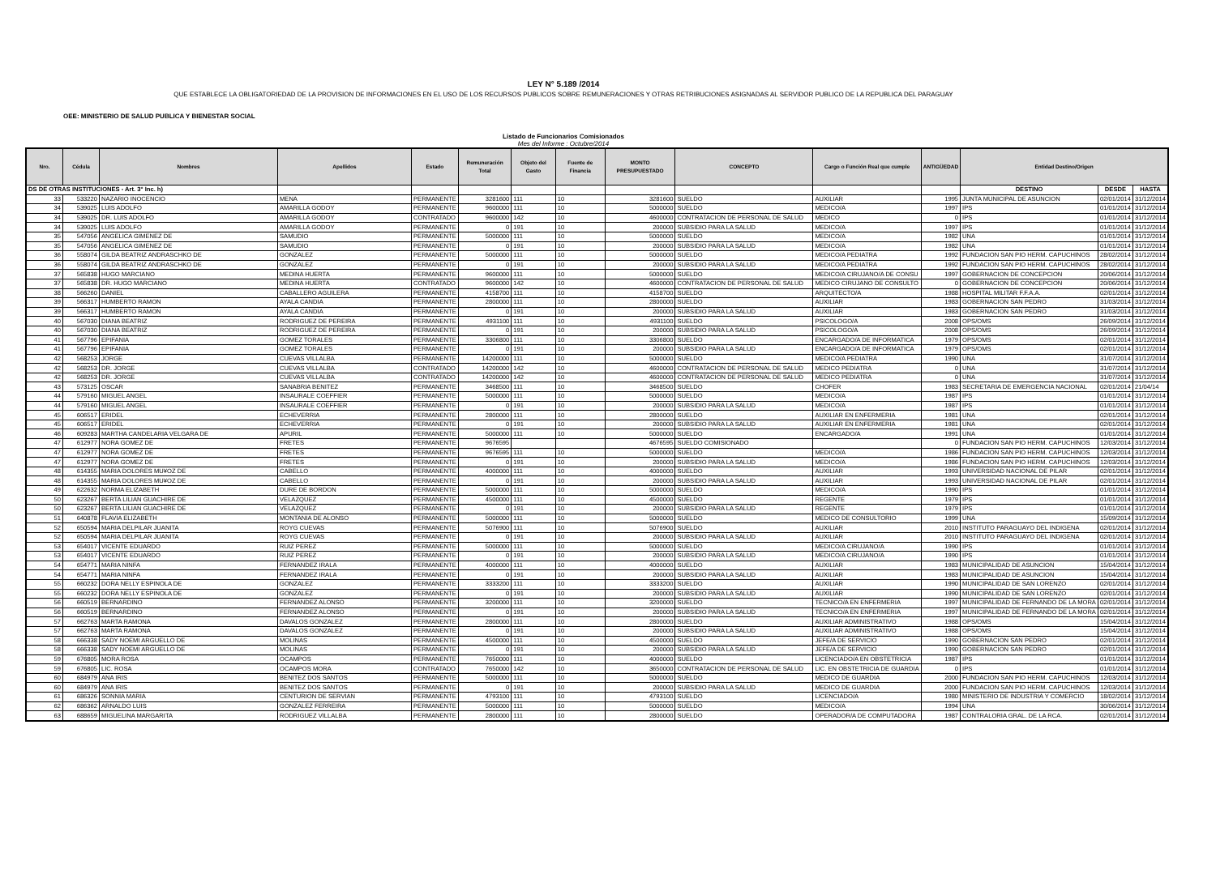LEY N° 5.189 /2014
QUE ESTABLECE LA OBLIGATORIEDAD DE LA PROVISION DE INFORMACIONES EN EL USO DE LOS RECURSOS PUBLICOS SOBRE REMUNERACIONES Y OTRAS RETRIBUCIONES ASIGNADAS AL SERVIDOR PUBLICO DE LA REPUBLICA DEL PARAGUAY
OEE: MINISTERIO DE SALUD PUBLICA Y BIENESTAR SOCIAL
Listado de Funcionarios Comisionados
Mes del Informe : Octubre/2014
| Nro. | Cédula | Nombres | Apellidos | Estado | Remuneración Total | Objeto del Gasto | Fuente de Financia | MONTO PRESUPUESTADO | CONCEPTO | Cargo o Función Real que cumple | ANTIGÜEDAD | Entidad Destino/Origen | | |
| --- | --- | --- | --- | --- | --- | --- | --- | --- | --- | --- | --- | --- | --- | --- |
| DS DE OTRAS INSTITUCIONES - Art. 3° Inc. h) | | | | | | | | | | | | DESTINO | DESDE | HASTA |
| 33 | 533220 | NAZARIO INOCENCIO | MENA | PERMANENTE | 3281600 | 111 | 10 | 3281600 | SUELDO | AUXILIAR | 1995 | JUNTA MUNICIPAL DE ASUNCION | 02/01/2014 | 31/12/2014 |
| 34 | 539025 | LUIS ADOLFO | AMARILLA GODOY | PERMANENTE | 9600000 | 111 | 10 | 5000000 | SUELDO | MEDICO/A | 1997 | IPS | 01/01/2014 | 31/12/2014 |
| 34 | 539025 | DR. LUIS ADOLFO | AMARILLA GODOY | CONTRATADO | 9600000 | 142 | 10 | 4600000 | CONTRATACION DE PERSONAL DE SALUD | MEDICO | 0 | IPS | 01/01/2014 | 31/12/2014 |
| 34 | 539025 | LUIS ADOLFO | AMARILLA GODOY | PERMANENTE | 0 | 191 | 10 | 200000 | SUBSIDIO PARA LA SALUD | MEDICO/A | 1997 | IPS | 01/01/2014 | 31/12/2014 |
| 35 | 547056 | ANGELICA GIMENEZ DE | SAMUDIO | PERMANENTE | 5000000 | 111 | 10 | 5000000 | SUELDO | MEDICO/A | 1982 | UNA | 01/01/2014 | 31/12/2014 |
| 35 | 547056 | ANGELICA GIMENEZ DE | SAMUDIO | PERMANENTE | 0 | 191 | 10 | 200000 | SUBSIDIO PARA LA SALUD | MEDICO/A | 1982 | UNA | 01/01/2014 | 31/12/2014 |
| 36 | 558074 | GILDA BEATRIZ ANDRASCHKO DE | GONZALEZ | PERMANENTE | 5000000 | 111 | 10 | 5000000 | SUELDO | MEDICO/A PEDIATRA | 1992 | FUNDACION SAN PIO HERM. CAPUCHINOS | 28/02/2014 | 31/12/2014 |
| 36 | 558074 | GILDA BEATRIZ ANDRASCHKO DE | GONZALEZ | PERMANENTE | 0 | 191 | 10 | 200000 | SUBSIDIO PARA LA SALUD | MEDICO/A PEDIATRA | 1992 | FUNDACION SAN PIO HERM. CAPUCHINOS | 28/02/2014 | 31/12/2014 |
| 37 | 565838 | HUGO MARCIANO | MEDINA HUERTA | PERMANENTE | 9600000 | 111 | 10 | 5000000 | SUELDO | MEDICO/A CIRUJANO/A DE CONSU | 1997 | GOBERNACION DE CONCEPCION | 20/06/2014 | 31/12/2014 |
| 37 | 565838 | DR. HUGO MARCIANO | MEDINA HUERTA | CONTRATADO | 9600000 | 142 | 10 | 4600000 | CONTRATACION DE PERSONAL DE SALUD | MEDICO CIRUJANO DE CONSULTO | 0 | GOBERNACION DE CONCEPCION | 20/06/2014 | 31/12/2014 |
| 38 | 566260 | DANIEL | CABALLERO AGUILERA | PERMANENTE | 4158700 | 111 | 10 | 4158700 | SUELDO | ARQUITECTO/A | 1988 | HOSPITAL MILITAR F.F.A.A. | 02/01/2014 | 31/12/2014 |
| 39 | 566317 | HUMBERTO RAMON | AYALA CANDIA | PERMANENTE | 2800000 | 111 | 10 | 2800000 | SUELDO | AUXILIAR | 1983 | GOBERNACION SAN PEDRO | 31/03/2014 | 31/12/2014 |
| 39 | 566317 | HUMBERTO RAMON | AYALA CANDIA | PERMANENTE | 0 | 191 | 10 | 200000 | SUBSIDIO PARA LA SALUD | AUXILIAR | 1983 | GOBERNACION SAN PEDRO | 31/03/2014 | 31/12/2014 |
| 40 | 567030 | DIANA BEATRIZ | RODRIGUEZ DE PEREIRA | PERMANENTE | 4931100 | 111 | 10 | 4931100 | SUELDO | PSICOLOGO/A | 2008 | OPS/OMS | 26/09/2014 | 31/12/2014 |
| 40 | 567030 | DIANA BEATRIZ | RODRIGUEZ DE PEREIRA | PERMANENTE | 0 | 191 | 10 | 200000 | SUBSIDIO PARA LA SALUD | PSICOLOGO/A | 2008 | OPS/OMS | 26/09/2014 | 31/12/2014 |
| 41 | 567796 | EPIFANIA | GOMEZ TORALES | PERMANENTE | 3306800 | 111 | 10 | 3306800 | SUELDO | ENCARGADO/A DE INFORMATICA | 1979 | OPS/OMS | 02/01/2014 | 31/12/2014 |
| 41 | 567796 | EPIFANIA | GOMEZ TORALES | PERMANENTE | 0 | 191 | 10 | 200000 | SUBSIDIO PARA LA SALUD | ENCARGADO/A DE INFORMATICA | 1979 | OPS/OMS | 02/01/2014 | 31/12/2014 |
| 42 | 568253 | JORGE | CUEVAS VILLALBA | PERMANENTE | 14200000 | 111 | 10 | 5000000 | SUELDO | MEDICO/A PEDIATRA | 1990 | UNA | 31/07/2014 | 31/12/2014 |
| 42 | 568253 | DR. JORGE | CUEVAS VILLALBA | CONTRATADO | 14200000 | 142 | 10 | 4600000 | CONTRATACION DE PERSONAL DE SALUD | MEDICO PEDIATRA | 0 | UNA | 31/07/2014 | 31/12/2014 |
| 42 | 568253 | DR. JORGE | CUEVAS VILLALBA | CONTRATADO | 14200000 | 142 | 10 | 4600000 | CONTRATACION DE PERSONAL DE SALUD | MEDICO PEDIATRA | 0 | UNA | 31/07/2014 | 31/12/2014 |
| 43 | 573125 | OSCAR | SANABRIA BENITEZ | PERMANENTE | 3468500 | 111 | 10 | 3468500 | SUELDO | CHOFER | 1983 | SECRETARIA DE EMERGENCIA NACIONAL | 02/01/2014 | 21/04/14 |
| 44 | 579160 | MIGUEL ANGEL | INSAURALE COEFFIER | PERMANENTE | 5000000 | 111 | 10 | 5000000 | SUELDO | MEDICO/A | 1987 | IPS | 01/01/2014 | 31/12/2014 |
| 44 | 579160 | MIGUEL ANGEL | INSAURALE COEFFIER | PERMANENTE | 0 | 191 | 10 | 200000 | SUBSIDIO PARA LA SALUD | MEDICO/A | 1987 | IPS | 01/01/2014 | 31/12/2014 |
| 45 | 606517 | ERIDEL | ECHEVERRIA | PERMANENTE | 2800000 | 111 | 10 | 2800000 | SUELDO | AUXILIAR EN ENFERMERIA | 1981 | UNA | 02/01/2014 | 31/12/2014 |
| 45 | 606517 | ERIDEL | ECHEVERRIA | PERMANENTE | 0 | 191 | 10 | 200000 | SUBSIDIO PARA LA SALUD | AUXILIAR EN ENFERMERIA | 1981 | UNA | 02/01/2014 | 31/12/2014 |
| 46 | 609283 | MARTHA CANDELARIA VELGARA DE | APURIL | PERMANENTE | 5000000 | 111 | 10 | 5000000 | SUELDO | ENCARGADO/A | 1991 | UNA | 01/01/2014 | 31/12/2014 |
| 47 | 612977 | NORA GOMEZ DE | FRETES | PERMANENTE | 9676595 | | | 4676595 | SUELDO COMISIONADO | | 0 | FUNDACION SAN PIO HERM. CAPUCHINOS | 12/03/2014 | 31/12/2014 |
| 47 | 612977 | NORA GOMEZ DE | FRETES | PERMANENTE | 9676595 | 111 | 10 | 5000000 | SUELDO | MEDICO/A | 1986 | FUNDACION SAN PIO HERM. CAPUCHINOS | 12/03/2014 | 31/12/2014 |
| 47 | 612977 | NORA GOMEZ DE | FRETES | PERMANENTE | 0 | 191 | 10 | 200000 | SUBSIDIO PARA LA SALUD | MEDICO/A | 1986 | FUNDACION SAN PIO HERM. CAPUCHINOS | 12/03/2014 | 31/12/2014 |
| 48 | 614355 | MARIA DOLORES MU¥OZ DE | CABELLO | PERMANENTE | 4000000 | 111 | 10 | 4000000 | SUELDO | AUXILIAR | 1993 | UNIVERSIDAD NACIONAL DE PILAR | 02/01/2014 | 31/12/2014 |
| 48 | 614355 | MARIA DOLORES MU¥OZ DE | CABELLO | PERMANENTE | 0 | 191 | 10 | 200000 | SUBSIDIO PARA LA SALUD | AUXILIAR | 1993 | UNIVERSIDAD NACIONAL DE PILAR | 02/01/2014 | 31/12/2014 |
| 49 | 622632 | NORMA ELIZABETH | DURE DE BORDON | PERMANENTE | 5000000 | 111 | 10 | 5000000 | SUELDO | MEDICO/A | 1990 | IPS | 01/01/2014 | 31/12/2014 |
| 50 | 623267 | BERTA LILIAN GUACHIRE DE | VELAZQUEZ | PERMANENTE | 4500000 | 111 | 10 | 4500000 | SUELDO | REGENTE | 1979 | IPS | 01/01/2014 | 31/12/2014 |
| 50 | 623267 | BERTA LILIAN GUACHIRE DE | VELAZQUEZ | PERMANENTE | 0 | 191 | 10 | 200000 | SUBSIDIO PARA LA SALUD | REGENTE | 1979 | IPS | 01/01/2014 | 31/12/2014 |
| 51 | 640878 | FLAVIA ELIZABETH | MONTANIA DE ALONSO | PERMANENTE | 5000000 | 111 | 10 | 5000000 | SUELDO | MEDICO DE CONSULTORIO | 1999 | UNA | 15/09/2014 | 31/12/2014 |
| 52 | 650594 | MARIA DELPILAR JUANITA | ROYG CUEVAS | PERMANENTE | 5076900 | 111 | 10 | 5076900 | SUELDO | AUXILIAR | 2010 | INSTITUTO PARAGUAYO DEL INDIGENA | 02/01/2014 | 31/12/2014 |
| 52 | 650594 | MARIA DELPILAR JUANITA | ROYG CUEVAS | PERMANENTE | 0 | 191 | 10 | 200000 | SUBSIDIO PARA LA SALUD | AUXILIAR | 2010 | INSTITUTO PARAGUAYO DEL INDIGENA | 02/01/2014 | 31/12/2014 |
| 53 | 654017 | VICENTE EDUARDO | RUIZ PEREZ | PERMANENTE | 5000000 | 111 | 10 | 5000000 | SUELDO | MEDICO/A CIRUJANO/A | 1990 | IPS | 01/01/2014 | 31/12/2014 |
| 53 | 654017 | VICENTE EDUARDO | RUIZ PEREZ | PERMANENTE | 0 | 191 | 10 | 200000 | SUBSIDIO PARA LA SALUD | MEDICO/A CIRUJANO/A | 1990 | IPS | 01/01/2014 | 31/12/2014 |
| 54 | 654771 | MARIA NINFA | FERNANDEZ IRALA | PERMANENTE | 4000000 | 111 | 10 | 4000000 | SUELDO | AUXILIAR | 1983 | MUNICIPALIDAD DE ASUNCION | 15/04/2014 | 31/12/2014 |
| 54 | 654771 | MARIA NINFA | FERNANDEZ IRALA | PERMANENTE | 0 | 191 | 10 | 200000 | SUBSIDIO PARA LA SALUD | AUXILIAR | 1983 | MUNICIPALIDAD DE ASUNCION | 15/04/2014 | 31/12/2014 |
| 55 | 660232 | DORA NELLY ESPINOLA DE | GONZALEZ | PERMANENTE | 3333200 | 111 | 10 | 3333200 | SUELDO | AUXILIAR | 1990 | MUNICIPALIDAD DE SAN LORENZO | 02/01/2014 | 31/12/2014 |
| 55 | 660232 | DORA NELLY ESPINOLA DE | GONZALEZ | PERMANENTE | 0 | 191 | 10 | 200000 | SUBSIDIO PARA LA SALUD | AUXILIAR | 1990 | MUNICIPALIDAD DE SAN LORENZO | 02/01/2014 | 31/12/2014 |
| 56 | 660519 | BERNARDINO | FERNANDEZ ALONSO | PERMANENTE | 3200000 | 111 | 10 | 3200000 | SUELDO | TECNICO/A EN ENFERMERIA | 1997 | MUNICIPALIDAD DE FERNANDO DE LA MORA | 02/01/2014 | 31/12/2014 |
| 56 | 660519 | BERNARDINO | FERNANDEZ ALONSO | PERMANENTE | 0 | 191 | 10 | 200000 | SUBSIDIO PARA LA SALUD | TECNICO/A EN ENFERMERIA | 1997 | MUNICIPALIDAD DE FERNANDO DE LA MORA | 02/01/2014 | 31/12/2014 |
| 57 | 662763 | MARTA RAMONA | DAVALOS GONZALEZ | PERMANENTE | 2800000 | 111 | 10 | 2800000 | SUELDO | AUXILIAR ADMINISTRATIVO | 1988 | OPS/OMS | 15/04/2014 | 31/12/2014 |
| 57 | 662763 | MARTA RAMONA | DAVALOS GONZALEZ | PERMANENTE | 0 | 191 | 10 | 200000 | SUBSIDIO PARA LA SALUD | AUXILIAR ADMINISTRATIVO | 1988 | OPS/OMS | 15/04/2014 | 31/12/2014 |
| 58 | 666338 | SADY NOEMI ARGUELLO DE | MOLINAS | PERMANENTE | 4500000 | 111 | 10 | 4500000 | SUELDO | JEFE/A DE SERVICIO | 1990 | GOBERNACION SAN PEDRO | 02/01/2014 | 31/12/2014 |
| 58 | 666338 | SADY NOEMI ARGUELLO DE | MOLINAS | PERMANENTE | 0 | 191 | 10 | 200000 | SUBSIDIO PARA LA SALUD | JEFE/A DE SERVICIO | 1990 | GOBERNACION SAN PEDRO | 02/01/2014 | 31/12/2014 |
| 59 | 676805 | MORA ROSA | OCAMPOS | PERMANENTE | 7650000 | 111 | 10 | 4000000 | SUELDO | LICENCIADO/A EN OBSTETRICIA | 1987 | IPS | 01/01/2014 | 31/12/2014 |
| 59 | 676805 | LIC. ROSA | OCAMPOS MORA | CONTRATADO | 7650000 | 142 | 10 | 3650000 | CONTRATACION DE PERSONAL DE SALUD | LIC. EN OBSTETRICIA DE GUARDIA | 0 | IPS | 01/01/2014 | 31/12/2014 |
| 60 | 684979 | ANA IRIS | BENITEZ DOS SANTOS | PERMANENTE | 5000000 | 111 | 10 | 5000000 | SUELDO | MEDICO DE GUARDIA | 2000 | FUNDACION SAN PIO HERM. CAPUCHINOS | 12/03/2014 | 31/12/2014 |
| 60 | 684979 | ANA IRIS | BENITEZ DOS SANTOS | PERMANENTE | 0 | 191 | 10 | 200000 | SUBSIDIO PARA LA SALUD | MEDICO DE GUARDIA | 2000 | FUNDACION SAN PIO HERM. CAPUCHINOS | 12/03/2014 | 31/12/2014 |
| 61 | 686326 | SONNIA MARIA | CENTURION DE SERVIAN | PERMANENTE | 4793100 | 111 | 10 | 4793100 | SUELDO | LICENCIADO/A | 1980 | MINISTERIO DE INDUSTRIA Y COMERCIO | 18/02/2014 | 31/12/2014 |
| 62 | 686362 | ARNALDO LUIS | GONZALEZ FERREIRA | PERMANENTE | 5000000 | 111 | 10 | 5000000 | SUELDO | MEDICO/A | 1994 | UNA | 30/06/2014 | 31/12/2014 |
| 63 | 688659 | MIGUELINA MARGARITA | RODRIGUEZ VILLALBA | PERMANENTE | 2800000 | 111 | 10 | 2800000 | SUELDO | OPERADOR/A DE COMPUTADORA | 1987 | CONTRALORIA GRAL. DE LA RCA. | 02/01/2014 | 31/12/2014 |